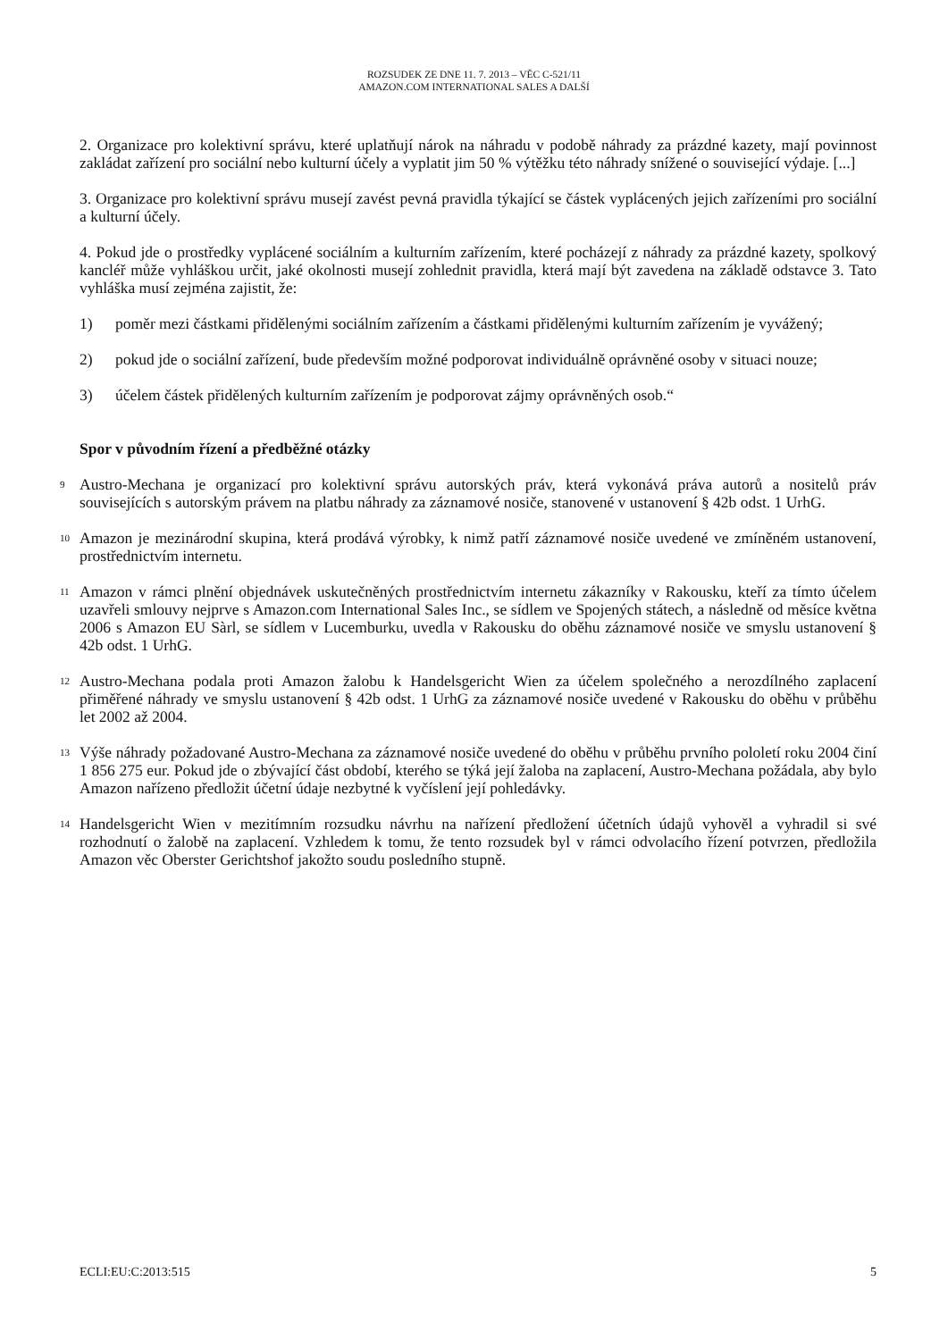ROZSUDEK ZE DNE 11. 7. 2013 – VĚC C-521/11
AMAZON.COM INTERNATIONAL SALES A DALŠÍ
2. Organizace pro kolektivní správu, které uplatňují nárok na náhradu v podobě náhrady za prázdné kazety, mají povinnost zakládat zařízení pro sociální nebo kulturní účely a vyplatit jim 50 % výtěžku této náhrady snížené o související výdaje. [...]
3. Organizace pro kolektivní správu musejí zavést pevná pravidla týkající se částek vyplácených jejich zařízeními pro sociální a kulturní účely.
4. Pokud jde o prostředky vyplácené sociálním a kulturním zařízením, které pocházejí z náhrady za prázdné kazety, spolkový kancléř může vyhláškou určit, jaké okolnosti musejí zohlednit pravidla, která mají být zavedena na základě odstavce 3. Tato vyhláška musí zejména zajistit, že:
1) poměr mezi částkami přidělenými sociálním zařízením a částkami přidělenými kulturním zařízením je vyvážený;
2) pokud jde o sociální zařízení, bude především možné podporovat individuálně oprávněné osoby v situaci nouze;
3) účelem částek přidělených kulturním zařízením je podporovat zájmy oprávněných osob.“
Spor v původním řízení a předběžné otázky
9 Austro-Mechana je organizací pro kolektivní správu autorských práv, která vykonává práva autorů a nositelů práv souvisejících s autorským právem na platbu náhrady za záznamové nosiče, stanovené v ustanovení § 42b odst. 1 UrhG.
10 Amazon je mezinárodní skupina, která prodává výrobky, k nimž patří záznamové nosiče uvedené ve zmíněném ustanovení, prostřednictvím internetu.
11 Amazon v rámci plnění objednávek uskutečněných prostřednictvím internetu zákazníky v Rakousku, kteří za tímto účelem uzavřeli smlouvy nejprve s Amazon.com International Sales Inc., se sídlem ve Spojených státech, a následně od měsíce května 2006 s Amazon EU Sàrl, se sídlem v Lucemburku, uvedla v Rakousku do oběhu záznamové nosiče ve smyslu ustanovení § 42b odst. 1 UrhG.
12 Austro-Mechana podala proti Amazon žalobu k Handelsgericht Wien za účelem společného a nerozdílného zaplacení přiměřené náhrady ve smyslu ustanovení § 42b odst. 1 UrhG za záznamové nosiče uvedené v Rakousku do oběhu v průběhu let 2002 až 2004.
13 Výše náhrady požadované Austro-Mechana za záznamové nosiče uvedené do oběhu v průběhu prvního pololetí roku 2004 činí 1 856 275 eur. Pokud jde o zbývající část období, kterého se týká její žaloba na zaplacení, Austro-Mechana požádala, aby bylo Amazon nařízeno předložit účetní údaje nezbytné k vyčíslení její pohledávky.
14 Handelsgericht Wien v mezitímním rozsudku návrhu na nařízení předložení účetních údajů vyhověl a vyhradil si své rozhodnutí o žalobě na zaplacení. Vzhledem k tomu, že tento rozsudek byl v rámci odvolacího řízení potvrzen, předložila Amazon věc Oberster Gerichtshof jakožto soudu posledního stupně.
ECLI:EU:C:2013:515 5